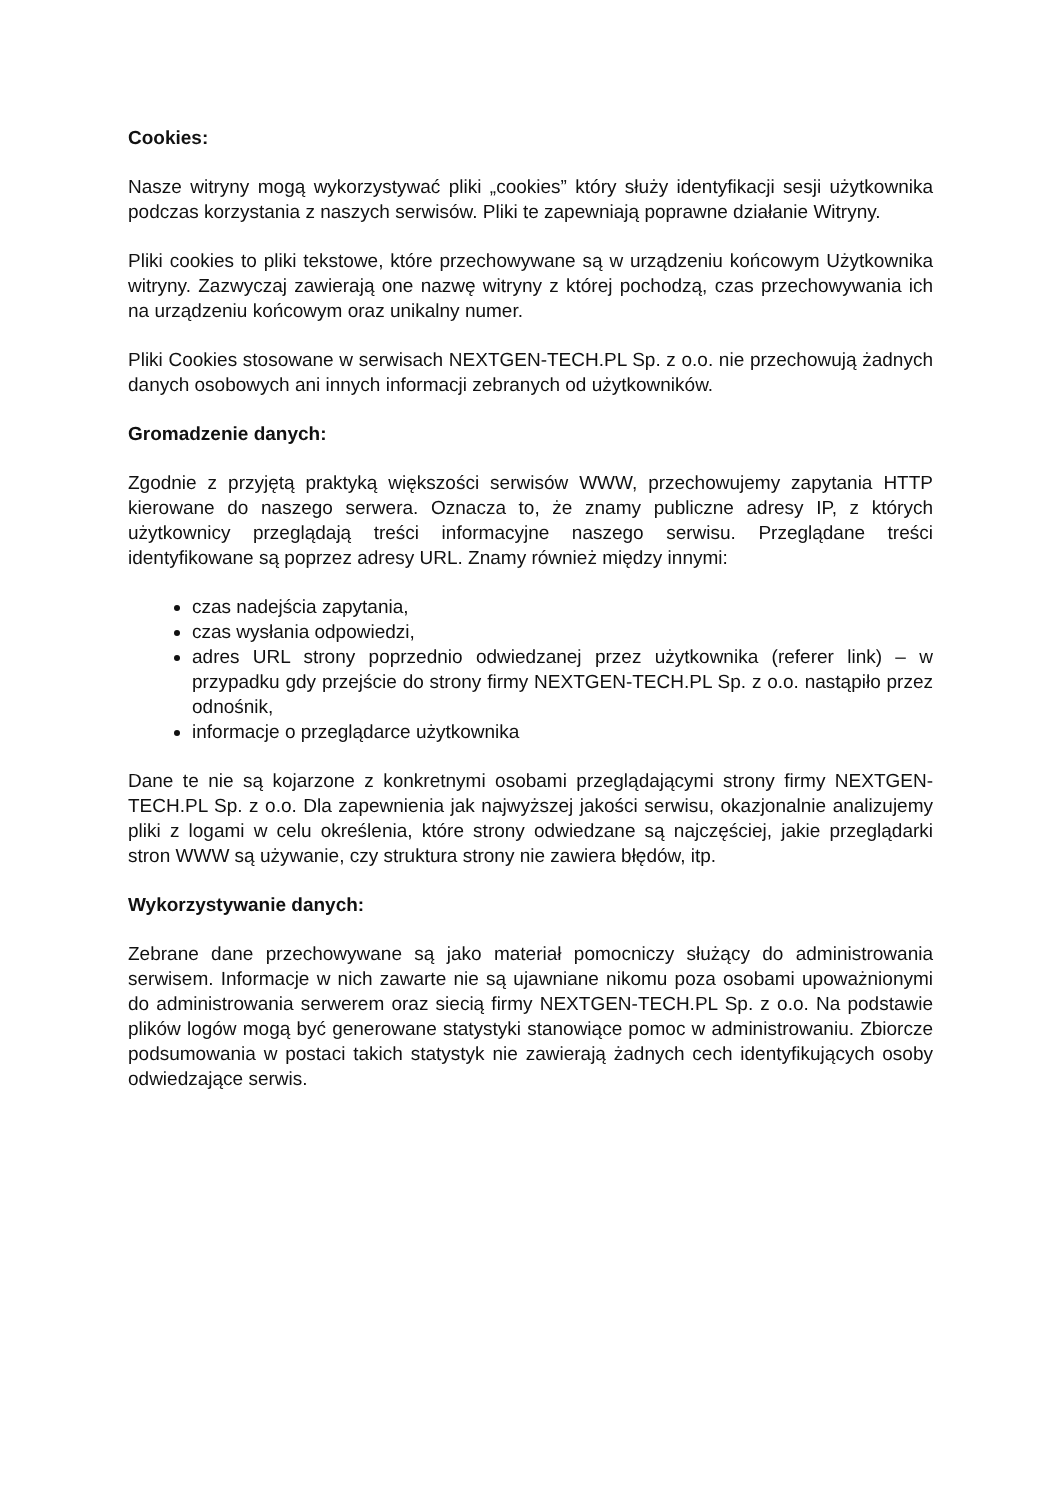Cookies:
Nasze witryny mogą wykorzystywać pliki „cookies” który służy identyfikacji sesji użytkownika podczas korzystania z naszych serwisów. Pliki te zapewniają poprawne działanie Witryny.
Pliki cookies to pliki tekstowe, które przechowywane są w urządzeniu końcowym Użytkownika witryny. Zazwyczaj zawierają one nazwę witryny z której pochodzą, czas przechowywania ich na urządzeniu końcowym oraz unikalny numer.
Pliki Cookies stosowane w serwisach NEXTGEN-TECH.PL Sp. z o.o. nie przechowują żadnych danych osobowych ani innych informacji zebranych od użytkowników.
Gromadzenie danych:
Zgodnie z przyjętą praktyką większości serwisów WWW, przechowujemy zapytania HTTP kierowane do naszego serwera. Oznacza to, że znamy publiczne adresy IP, z których użytkownicy przeglądają treści informacyjne naszego serwisu. Przeglądane treści identyfikowane są poprzez adresy URL. Znamy również między innymi:
czas nadejścia zapytania,
czas wysłania odpowiedzi,
adres URL strony poprzednio odwiedzanej przez użytkownika (referer link) – w przypadku gdy przejście do strony firmy NEXTGEN-TECH.PL Sp. z o.o. nastąpiło przez odnośnik,
informacje o przeglądarce użytkownika
Dane te nie są kojarzone z konkretnymi osobami przeglądającymi strony firmy NEXTGEN-TECH.PL Sp. z o.o. Dla zapewnienia jak najwyższej jakości serwisu, okazjonalnie analizujemy pliki z logami w celu określenia, które strony odwiedzane są najczęściej, jakie przeglądarki stron WWW są używanie, czy struktura strony nie zawiera błędów, itp.
Wykorzystywanie danych:
Zebrane dane przechowywane są jako materiał pomocniczy służący do administrowania serwisem. Informacje w nich zawarte nie są ujawniane nikomu poza osobami upoważnionymi do administrowania serwerem oraz siecią firmy NEXTGEN-TECH.PL Sp. z o.o. Na podstawie plików logów mogą być generowane statystyki stanowiące pomoc w administrowaniu. Zbiorcze podsumowania w postaci takich statystyk nie zawierają żadnych cech identyfikujących osoby odwiedzające serwis.